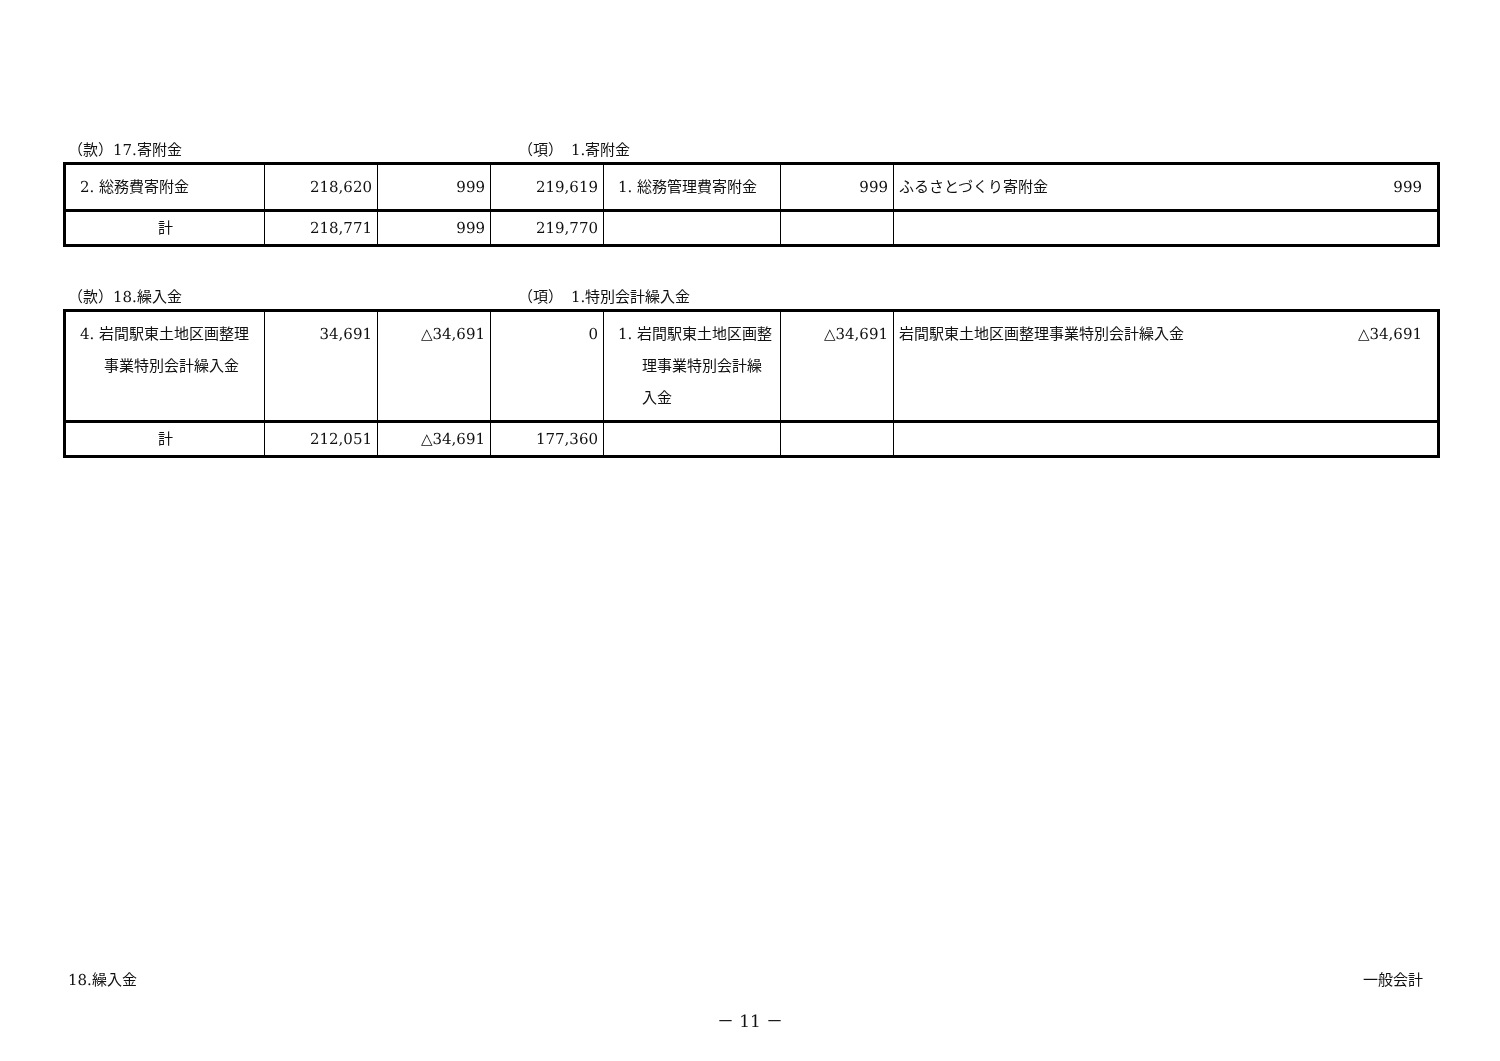（款）17.寄附金 （項）　1.寄附金
| 2. 総務費寄附金 | 218,620 | 999 | 219,619 | 1. 総務管理費寄附金 | 999 | ふるさとづくり寄附金 999 |
| 計 | 218,771 | 999 | 219,770 | | | |
（款）18.繰入金 （項）　1.特別会計繰入金
| 4. 岩間駅東土地区画整理事業特別会計繰入金 | 34,691 | △34,691 | 0 | 1. 岩間駅東土地区画整理事業特別会計繰入金 | △34,691 | 岩間駅東土地区画整理事業特別会計繰入金 △34,691 |
| 計 | 212,051 | △34,691 | 177,360 | | | |
18.繰入金 一般会計
－ 11 －